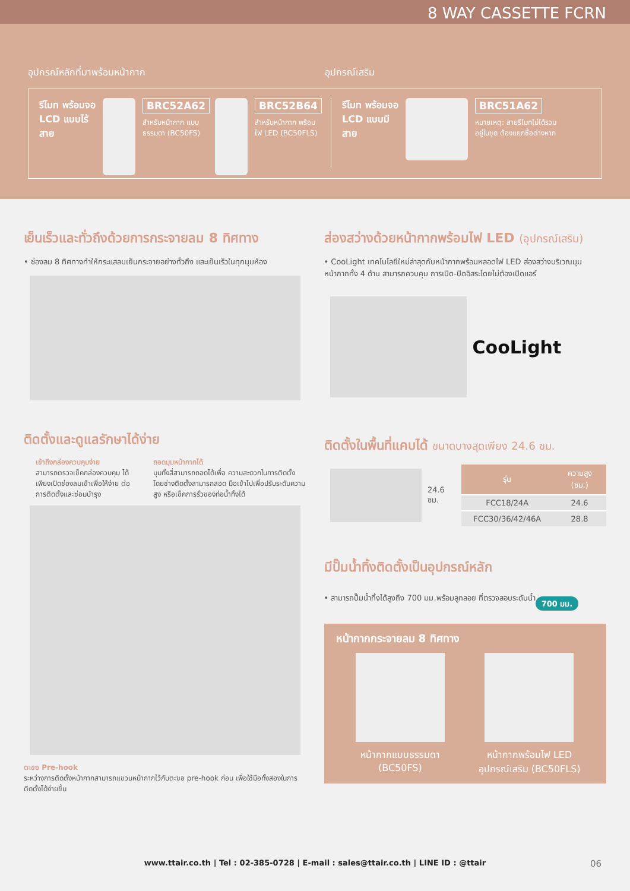8 WAY CASSETTE FCRN
อุปกรณ์หลักที่มาพร้อมหน้ากาก อุปกรณ์เสริม
รีโมท พร้อมจอ LCD แบบไร้สาย
BRC52A62
สำหรับหน้ากาก แบบธรรมดา (BC50FS)
BRC52B64
สำหรับหน้ากาก พร้อมไฟ LED (BC50FLS)
รีโมท พร้อมจอ LCD แบบมีสาย
BRC51A62
หมายเหตุ: สายรีโมทไม่ได้รวมอยู่ในชุด ต้องแยกซื้อต่างหาก
เย็นเร็วและทั่วถึงด้วยการกระจายลม 8 ทิศทาง
• ช่องลม 8 ทิศทางทำให้กระแสลมเย็นกระจายอย่างทั่วถึง และเย็นเร็วในทุกมุมห้อง
ติดตั้งและดูแลรักษาได้ง่าย
เข้าถึงกล่องควบคุมง่าย
สามารถตรวจเช็คกล่องควบคุม ได้เพียงเปิดช่องลมเข้าเพื่อให้ง่าย ต่อการติดตั้งและซ่อมบำรุง
ถอดมุมหน้ากากได้
มุมทั้งสี่สามารถถอดได้เพื่อ ความสะดวกในการติดตั้ง โดยช่างติดตั้งสามารถสอด มือเข้าไปเพื่อปรับระดับความสูง หรือเช็คการรั่วของท่อน้ำทิ้งได้
ตะขอ Pre-hook
ระหว่างการติดตั้งหน้ากากสามารถแขวนหน้ากากไว้กับตะขอ pre-hook ก่อน เพื่อใช้มือทั้งสองในการติดตั้งได้ง่ายขึ้น
ส่องสว่างด้วยหน้ากากพร้อมไฟ LED (อุปกรณ์เสริม)
• CooLight เทคโนโลยีใหม่ล่าสุดกับหน้ากากพร้อมหลอดไฟ LED ส่องสว่างบริเวณมุมหน้ากากทั้ง 4 ด้าน สามารถควบคุม การเปิด-ปิดอิสระโดยไม่ต้องเปิดแอร์
CooLight
ติดตั้งในพื้นที่แคบได้ ขนาดบางสุดเพียง 24.6 ซม.
24.6 ซม.
| รุ่น | ความสูง (ซม.) |
| --- | --- |
| FCC18/24A | 24.6 |
| FCC30/36/42/46A | 28.8 |
มีปั๊มน้ำทิ้งติดตั้งเป็นอุปกรณ์หลัก
• สามารถปั๊มน้ำทิ้งได้สูงถึง 700 มม.พร้อมลูกลอย ที่ตรวจสอบระดับน้ำ
700 มม.
หน้ากากกระจายลม 8 ทิศทาง
หน้ากากแบบธรรมดา
(BC50FS)
หน้ากากพร้อมไฟ LED
อุปกรณ์เสริม (BC50FLS)
www.ttair.co.th | Tel : 02-385-0728 | E-mail : sales@ttair.co.th | LINE ID : @ttair 06